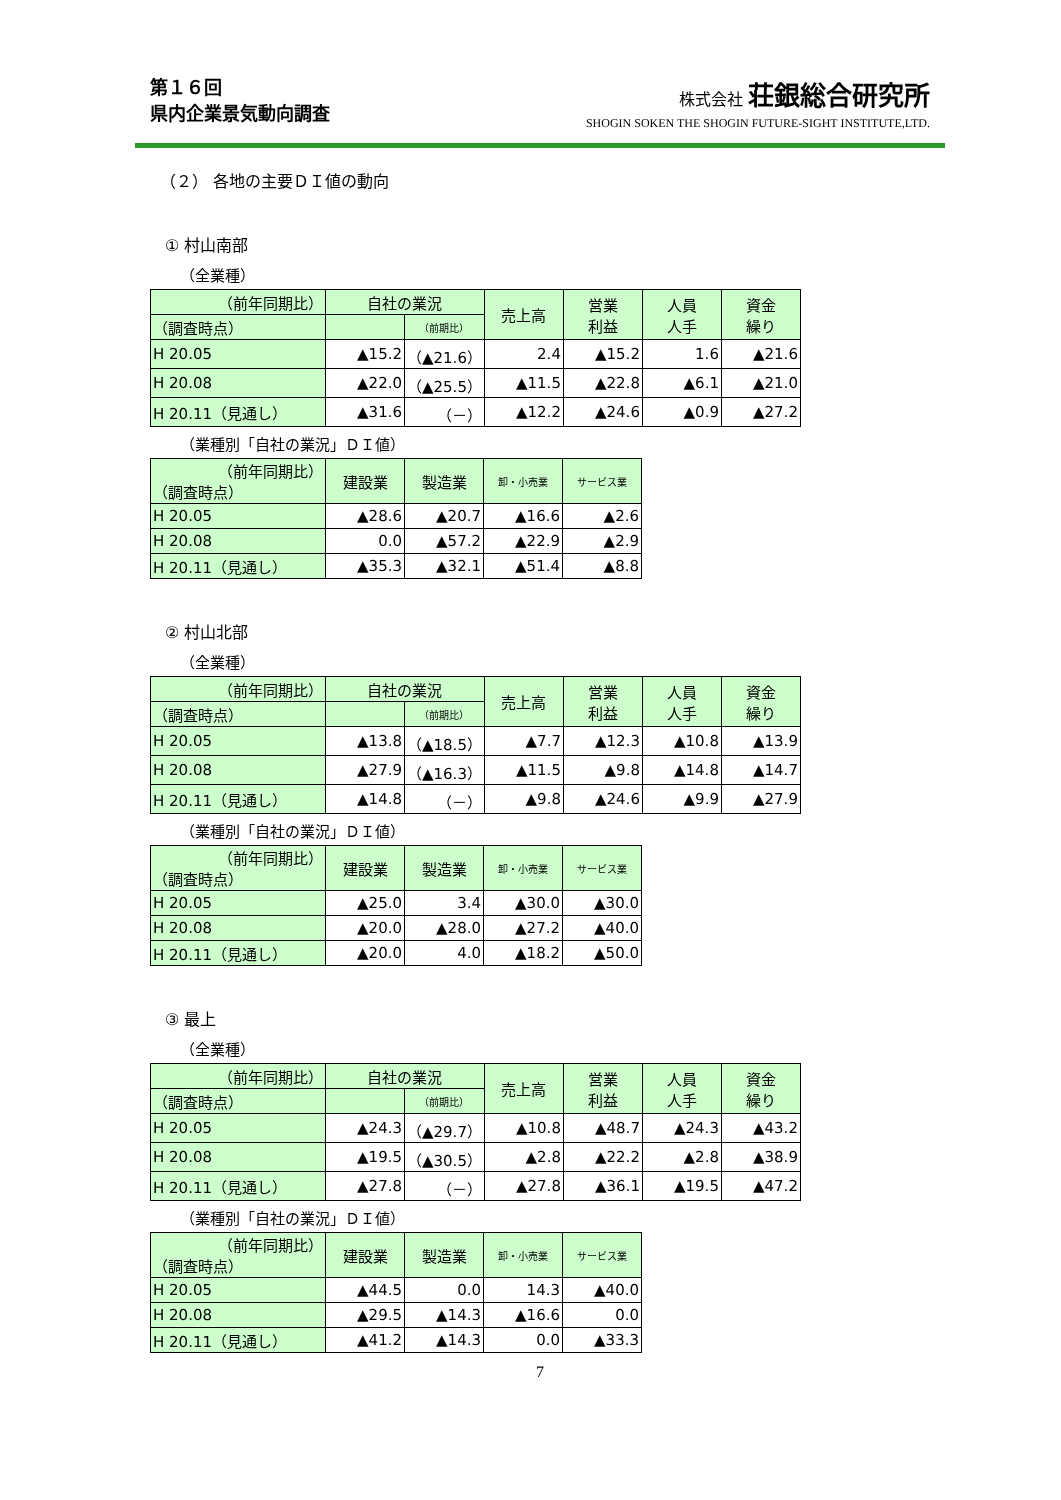第１６回
県内企業景気動向調査
株式会社 荘銀総合研究所
SHOGIN SOKEN THE SHOGIN FUTURE-SIGHT INSTITUTE,LTD.
（２） 各地の主要ＤＩ値の動向
① 村山南部
（全業種）
| （前年同期比） | 自社の業況 | | 売上高 | 営業 利益 | 人員 人手 | 資金 繰り |
| --- | --- | --- | --- | --- | --- | --- |
| （調査時点） | | （前期比） | | | | |
| H 20.05 | ▲15.2 | （▲21.6） | 2.4 | ▲15.2 | 1.6 | ▲21.6 |
| H 20.08 | ▲22.0 | （▲25.5） | ▲11.5 | ▲22.8 | ▲6.1 | ▲21.0 |
| H 20.11（見通し） | ▲31.6 | （－） | ▲12.2 | ▲24.6 | ▲0.9 | ▲27.2 |
（業種別「自社の業況」ＤＩ値）
| （前年同期比） （調査時点） | 建設業 | 製造業 | 卸・小売業 | サービス業 |
| --- | --- | --- | --- | --- |
| H 20.05 | ▲28.6 | ▲20.7 | ▲16.6 | ▲2.6 |
| H 20.08 | 0.0 | ▲57.2 | ▲22.9 | ▲2.9 |
| H 20.11（見通し） | ▲35.3 | ▲32.1 | ▲51.4 | ▲8.8 |
② 村山北部
（全業種）
| （前年同期比） | 自社の業況 | | 売上高 | 営業 利益 | 人員 人手 | 資金 繰り |
| --- | --- | --- | --- | --- | --- | --- |
| （調査時点） | | （前期比） | | | | |
| H 20.05 | ▲13.8 | （▲18.5） | ▲7.7 | ▲12.3 | ▲10.8 | ▲13.9 |
| H 20.08 | ▲27.9 | （▲16.3） | ▲11.5 | ▲9.8 | ▲14.8 | ▲14.7 |
| H 20.11（見通し） | ▲14.8 | （－） | ▲9.8 | ▲24.6 | ▲9.9 | ▲27.9 |
（業種別「自社の業況」ＤＩ値）
| （前年同期比） （調査時点） | 建設業 | 製造業 | 卸・小売業 | サービス業 |
| --- | --- | --- | --- | --- |
| H 20.05 | ▲25.0 | 3.4 | ▲30.0 | ▲30.0 |
| H 20.08 | ▲20.0 | ▲28.0 | ▲27.2 | ▲40.0 |
| H 20.11（見通し） | ▲20.0 | 4.0 | ▲18.2 | ▲50.0 |
③ 最上
（全業種）
| （前年同期比） | 自社の業況 | | 売上高 | 営業 利益 | 人員 人手 | 資金 繰り |
| --- | --- | --- | --- | --- | --- | --- |
| （調査時点） | | （前期比） | | | | |
| H 20.05 | ▲24.3 | （▲29.7） | ▲10.8 | ▲48.7 | ▲24.3 | ▲43.2 |
| H 20.08 | ▲19.5 | （▲30.5） | ▲2.8 | ▲22.2 | ▲2.8 | ▲38.9 |
| H 20.11（見通し） | ▲27.8 | （－） | ▲27.8 | ▲36.1 | ▲19.5 | ▲47.2 |
（業種別「自社の業況」ＤＩ値）
| （前年同期比） （調査時点） | 建設業 | 製造業 | 卸・小売業 | サービス業 |
| --- | --- | --- | --- | --- |
| H 20.05 | ▲44.5 | 0.0 | 14.3 | ▲40.0 |
| H 20.08 | ▲29.5 | ▲14.3 | ▲16.6 | 0.0 |
| H 20.11（見通し） | ▲41.2 | ▲14.3 | 0.0 | ▲33.3 |
7